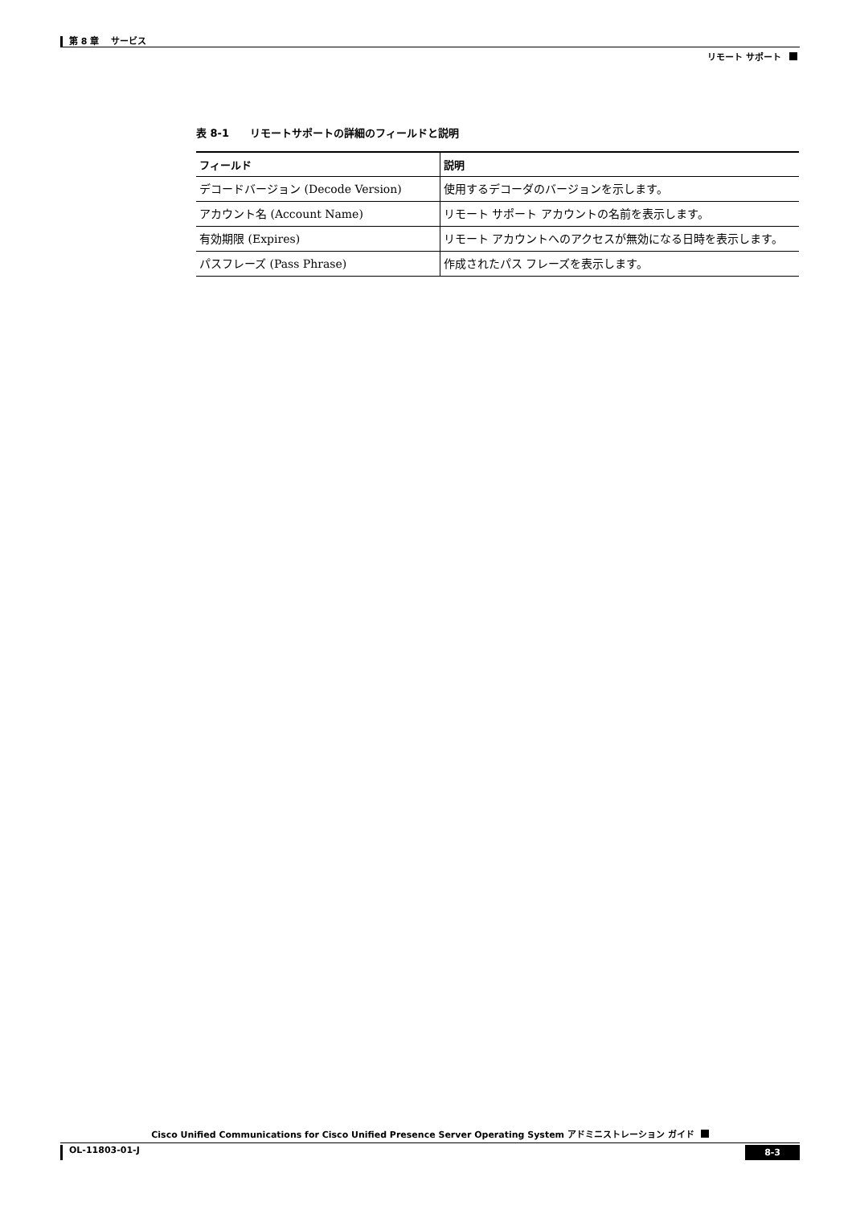第 8 章　 サービス
リモート サポート
表 8-1　　リモートサポートの詳細のフィールドと説明
| フィールド | 説明 |
| --- | --- |
| デコードバージョン (Decode Version) | 使用するデコーダのバージョンを示します。 |
| アカウント名 (Account Name) | リモート サポート アカウントの名前を表示します。 |
| 有効期限 (Expires) | リモート アカウントへのアクセスが無効になる日時を表示します。 |
| パスフレーズ (Pass Phrase) | 作成されたパス フレーズを表示します。 |
Cisco Unified Communications for Cisco Unified Presence Server Operating System アドミニストレーション ガイド
OL-11803-01-J 8-3